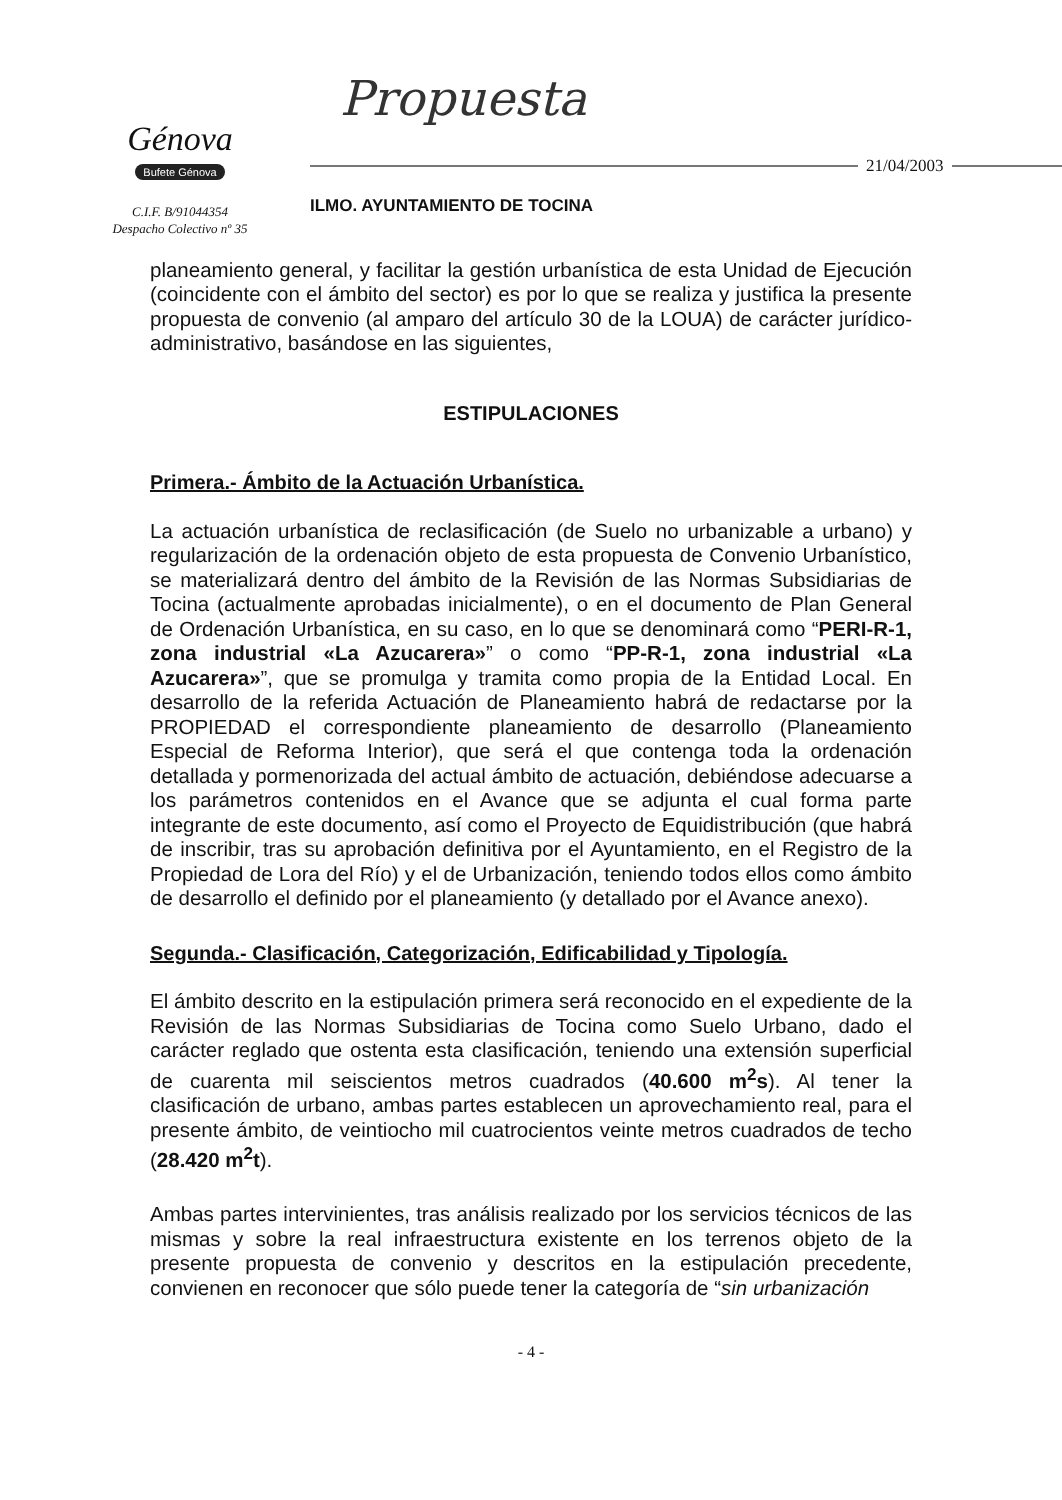Génova
Bufete Génova
C.I.F. B/91044354
Despacho Colectivo nº 35
Propuesta
21/04/2003
ILMO. AYUNTAMIENTO DE TOCINA
planeamiento general, y facilitar la gestión urbanística de esta Unidad de Ejecución (coincidente con el ámbito del sector) es por lo que se realiza y justifica la presente propuesta de convenio (al amparo del artículo 30 de la LOUA) de carácter jurídico-administrativo, basándose en las siguientes,
ESTIPULACIONES
Primera.- Ámbito de la Actuación Urbanística.
La actuación urbanística de reclasificación (de Suelo no urbanizable a urbano) y regularización de la ordenación objeto de esta propuesta de Convenio Urbanístico, se materializará dentro del ámbito de la Revisión de las Normas Subsidiarias de Tocina (actualmente aprobadas inicialmente), o en el documento de Plan General de Ordenación Urbanística, en su caso, en lo que se denominará como “PERI-R-1, zona industrial «La Azucarera»” o como “PP-R-1, zona industrial «La Azucarera»”, que se promulga y tramita como propia de la Entidad Local. En desarrollo de la referida Actuación de Planeamiento habrá de redactarse por la PROPIEDAD el correspondiente planeamiento de desarrollo (Planeamiento Especial de Reforma Interior), que será el que contenga toda la ordenación detallada y pormenorizada del actual ámbito de actuación, debiéndose adecuarse a los parámetros contenidos en el Avance que se adjunta el cual forma parte integrante de este documento, así como el Proyecto de Equidistribución (que habrá de inscribir, tras su aprobación definitiva por el Ayuntamiento, en el Registro de la Propiedad de Lora del Río) y el de Urbanización, teniendo todos ellos como ámbito de desarrollo el definido por el planeamiento (y detallado por el Avance anexo).
Segunda.- Clasificación, Categorización, Edificabilidad y Tipología.
El ámbito descrito en la estipulación primera será reconocido en el expediente de la Revisión de las Normas Subsidiarias de Tocina como Suelo Urbano, dado el carácter reglado que ostenta esta clasificación, teniendo una extensión superficial de cuarenta mil seiscientos metros cuadrados (40.600 m<sup>2</sup>s). Al tener la clasificación de urbano, ambas partes establecen un aprovechamiento real, para el presente ámbito, de veintiocho mil cuatrocientos veinte metros cuadrados de techo (28.420 m<sup>2</sup>t).
Ambas partes intervinientes, tras análisis realizado por los servicios técnicos de las mismas y sobre la real infraestructura existente en los terrenos objeto de la presente propuesta de convenio y descritos en la estipulación precedente, convienen en reconocer que sólo puede tener la categoría de “sin urbanización
- 4 -